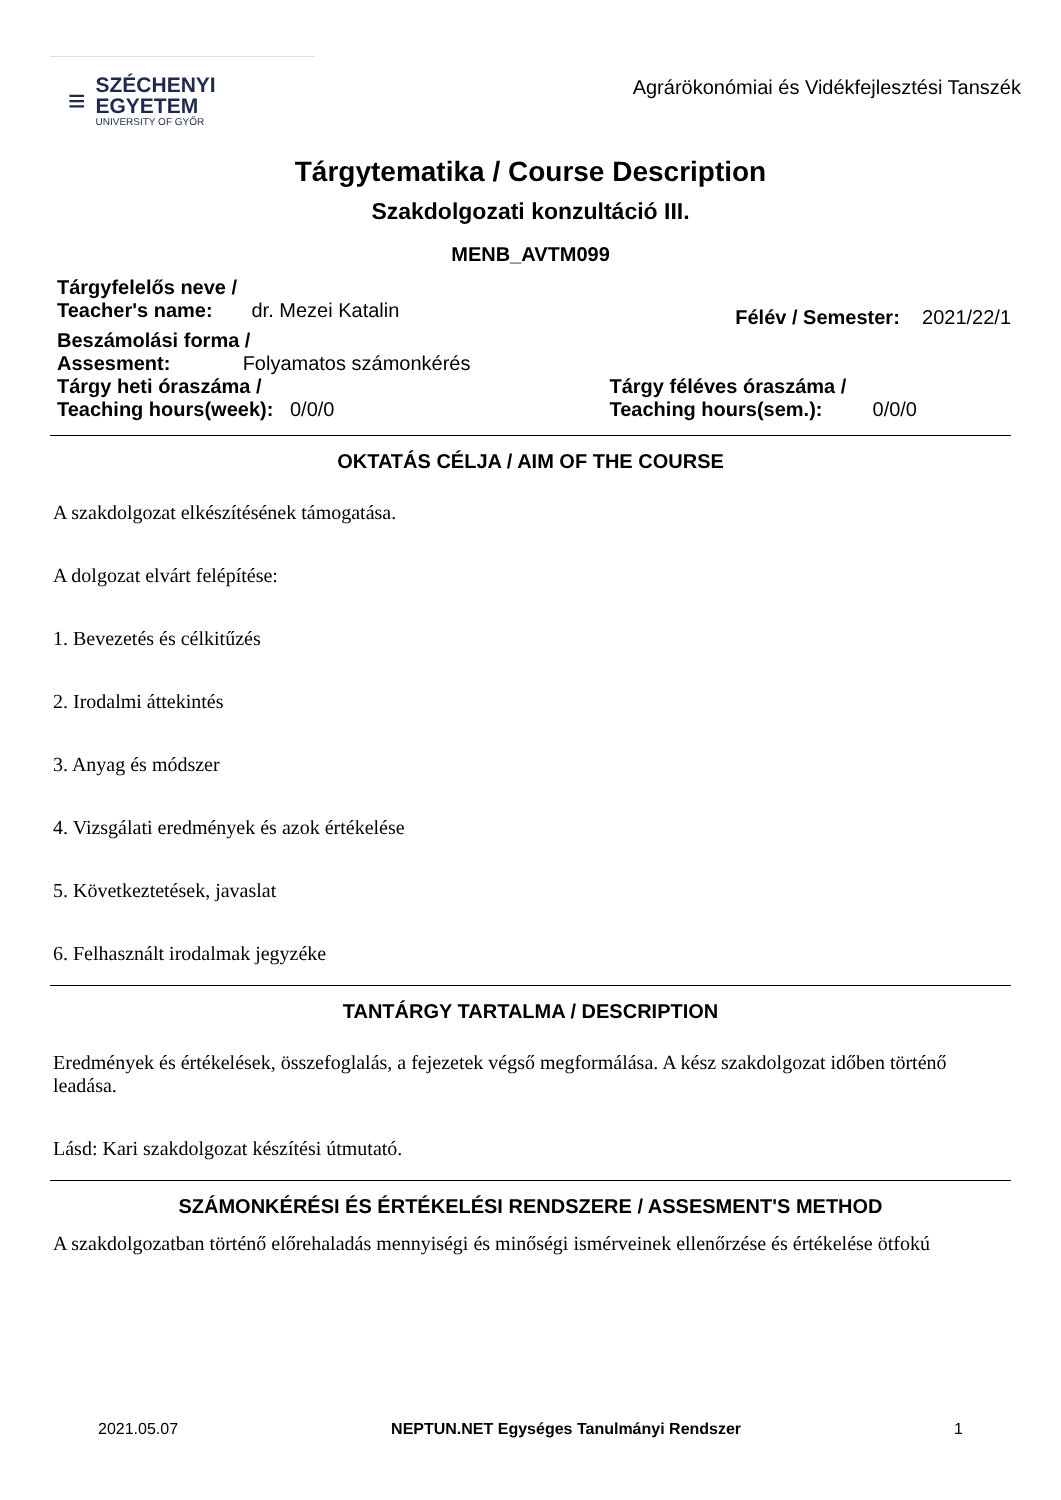≡
SZÉCHENYI
EGYETEM
UNIVERSITY OF GYŐR
Agrárökonómiai és Vidékfejlesztési Tanszék
Tárgytematika / Course Description
Szakdolgozati konzultáció III.
MENB_AVTM099
Tárgyfelelős neve /
Teacher's name: dr. Mezei Katalin
Félév / Semester: 2021/22/1
Beszámolási forma /
Assesment: Folyamatos számonkérés
Tárgy heti óraszáma /
Teaching hours(week): 0/0/0
Tárgy féléves óraszáma /
Teaching hours(sem.): 0/0/0
OKTATÁS CÉLJA / AIM OF THE COURSE
A szakdolgozat elkészítésének támogatása.
A dolgozat elvárt felépítése:
1. Bevezetés és célkitűzés
2. Irodalmi áttekintés
3. Anyag és módszer
4. Vizsgálati eredmények és azok értékelése
5. Következtetések, javaslat
6. Felhasznált irodalmak jegyzéke
TANTÁRGY TARTALMA / DESCRIPTION
Eredmények és értékelések, összefoglalás, a fejezetek végső megformálása. A kész szakdolgozat időben történő leadása.
Lásd: Kari szakdolgozat készítési útmutató.
SZÁMONKÉRÉSI ÉS ÉRTÉKELÉSI RENDSZERE / ASSESMENT'S METHOD
A szakdolgozatban történő előrehaladás mennyiségi és minőségi ismérveinek ellenőrzése és értékelése ötfokú
2021.05.07 NEPTUN.NET Egységes Tanulmányi Rendszer 1